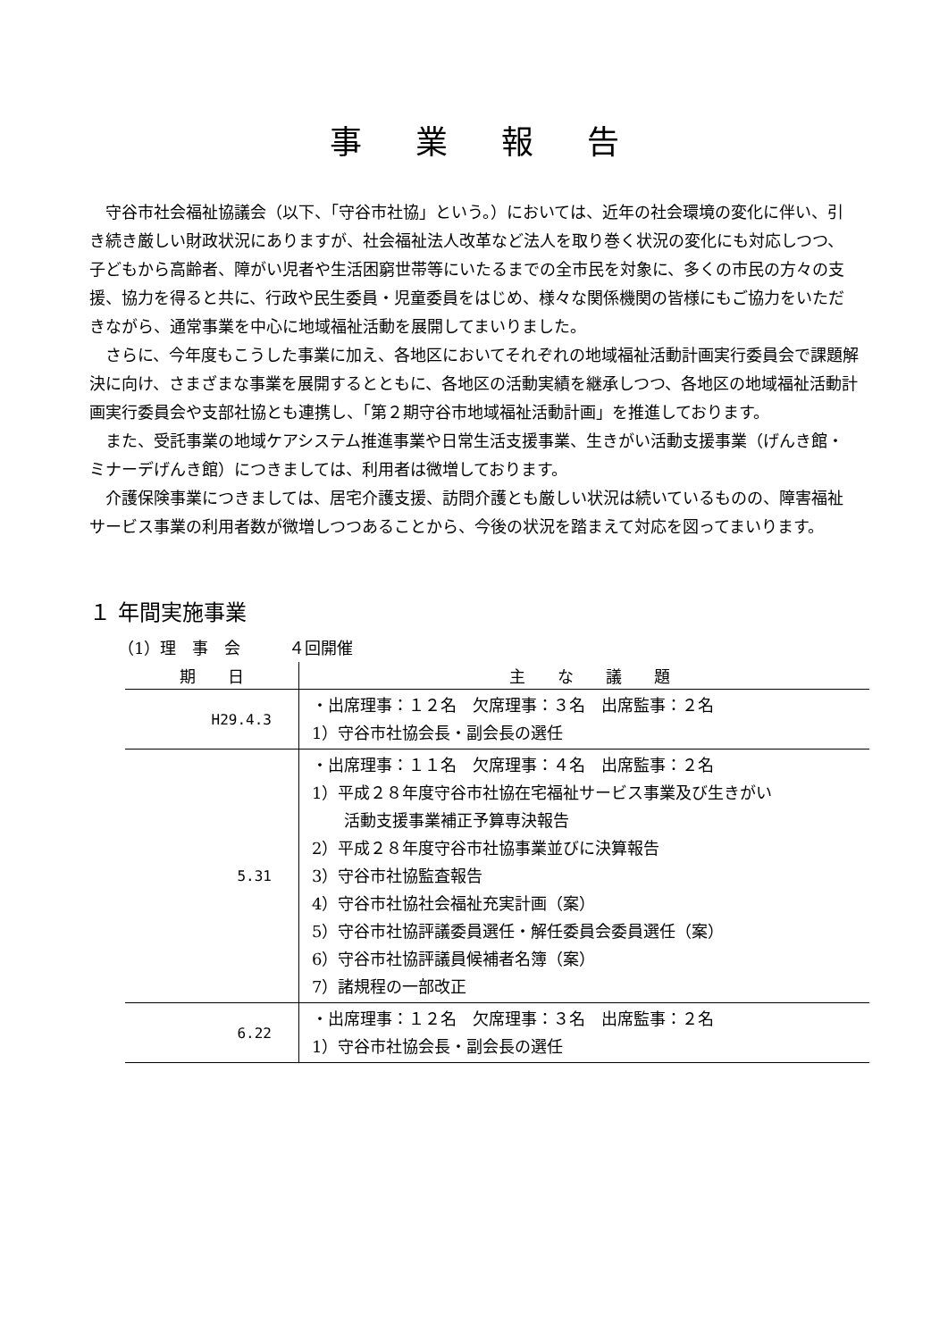事業報告
守谷市社会福祉協議会（以下、「守谷市社協」という。）においては、近年の社会環境の変化に伴い、引き続き厳しい財政状況にありますが、社会福祉法人改革など法人を取り巻く状況の変化にも対応しつつ、子どもから高齢者、障がい児者や生活困窮世帯等にいたるまでの全市民を対象に、多くの市民の方々の支援、協力を得ると共に、行政や民生委員・児童委員をはじめ、様々な関係機関の皆様にもご協力をいただきながら、通常事業を中心に地域福祉活動を展開してまいりました。
さらに、今年度もこうした事業に加え、各地区においてそれぞれの地域福祉活動計画実行委員会で課題解決に向け、さまざまな事業を展開するとともに、各地区の活動実績を継承しつつ、各地区の地域福祉活動計画実行委員会や支部社協とも連携し、「第２期守谷市地域福祉活動計画」を推進しております。
また、受託事業の地域ケアシステム推進事業や日常生活支援事業、生きがい活動支援事業（げんき館・ミナーデげんき館）につきましては、利用者は微増しております。
介護保険事業につきましては、居宅介護支援、訪問介護とも厳しい状況は続いているものの、障害福祉サービス事業の利用者数が微増しつつあることから、今後の状況を踏まえて対応を図ってまいります。
１ 年間実施事業
（1）理　事　会　　　４回開催
| 期 日 | 主 な 議 題 |
| --- | --- |
| H29.4.3 | ・出席理事：１２名 欠席理事：３名 出席監事：２名 1）守谷市社協会長・副会長の選任 |
| 5.31 | ・出席理事：１１名 欠席理事：４名 出席監事：２名 1）平成２８年度守谷市社協在宅福祉サービス事業及び生きがい 活動支援事業補正予算専決報告 2）平成２８年度守谷市社協事業並びに決算報告 3）守谷市社協監査報告 4）守谷市社協社会福祉充実計画（案） 5）守谷市社協評議委員選任・解任委員会委員選任（案） 6）守谷市社協評議員候補者名簿（案） 7）諸規程の一部改正 |
| 6.22 | ・出席理事：１２名 欠席理事：３名 出席監事：２名 1）守谷市社協会長・副会長の選任 |